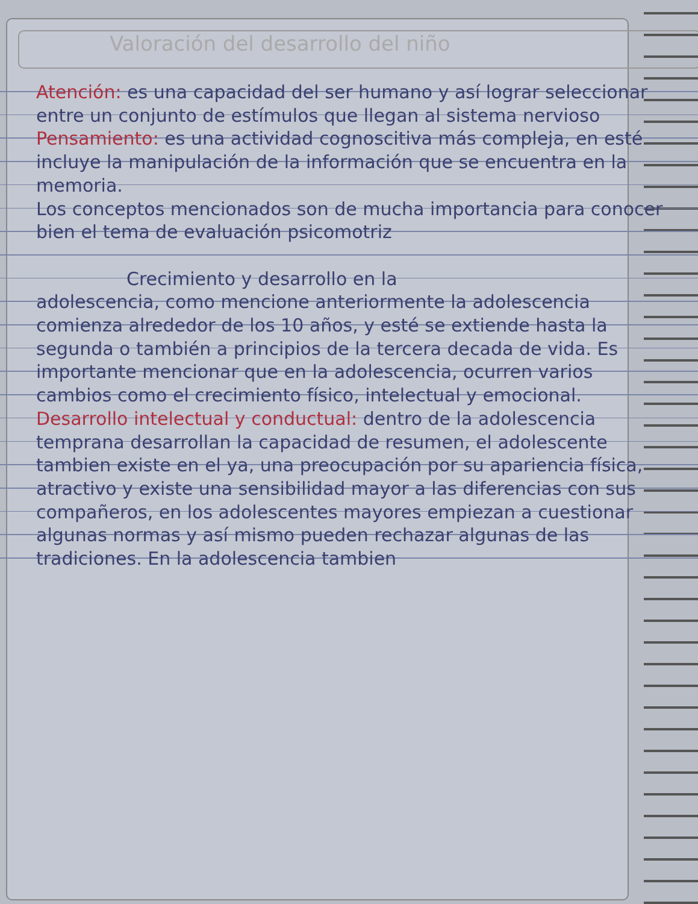Valoración del desarrollo del niño
Atención: es una capacidad del ser humano y así lograr seleccionar entre un conjunto de estímulos que llegan al sistema nervioso
Pensamiento: es una actividad cognoscitiva más compleja, en esté incluye la manipulación de la información que se encuentra en la memoria.
Los conceptos mencionados son de mucha importancia para conocer bien el tema de evaluación psicomotriz
Crecimiento y desarrollo en la
adolescencia, como mencione anteriormente la adolescencia comienza alrededor de los 10 años, y esté se extiende hasta la segunda o también a principios de la tercera decada de vida. Es importante mencionar que en la adolescencia, ocurren varios cambios como el crecimiento físico, intelectual y emocional.
Desarrollo intelectual y conductual: dentro de la adolescencia temprana desarrollan la capacidad de resumen, el adolescente tambien existe en el ya, una preocupación por su apariencia física, atractivo y existe una sensibilidad mayor a las diferencias con sus compañeros, en los adolescentes mayores empiezan a cuestionar algunas normas y así mismo pueden rechazar algunas de las tradiciones. En la adolescencia tambien